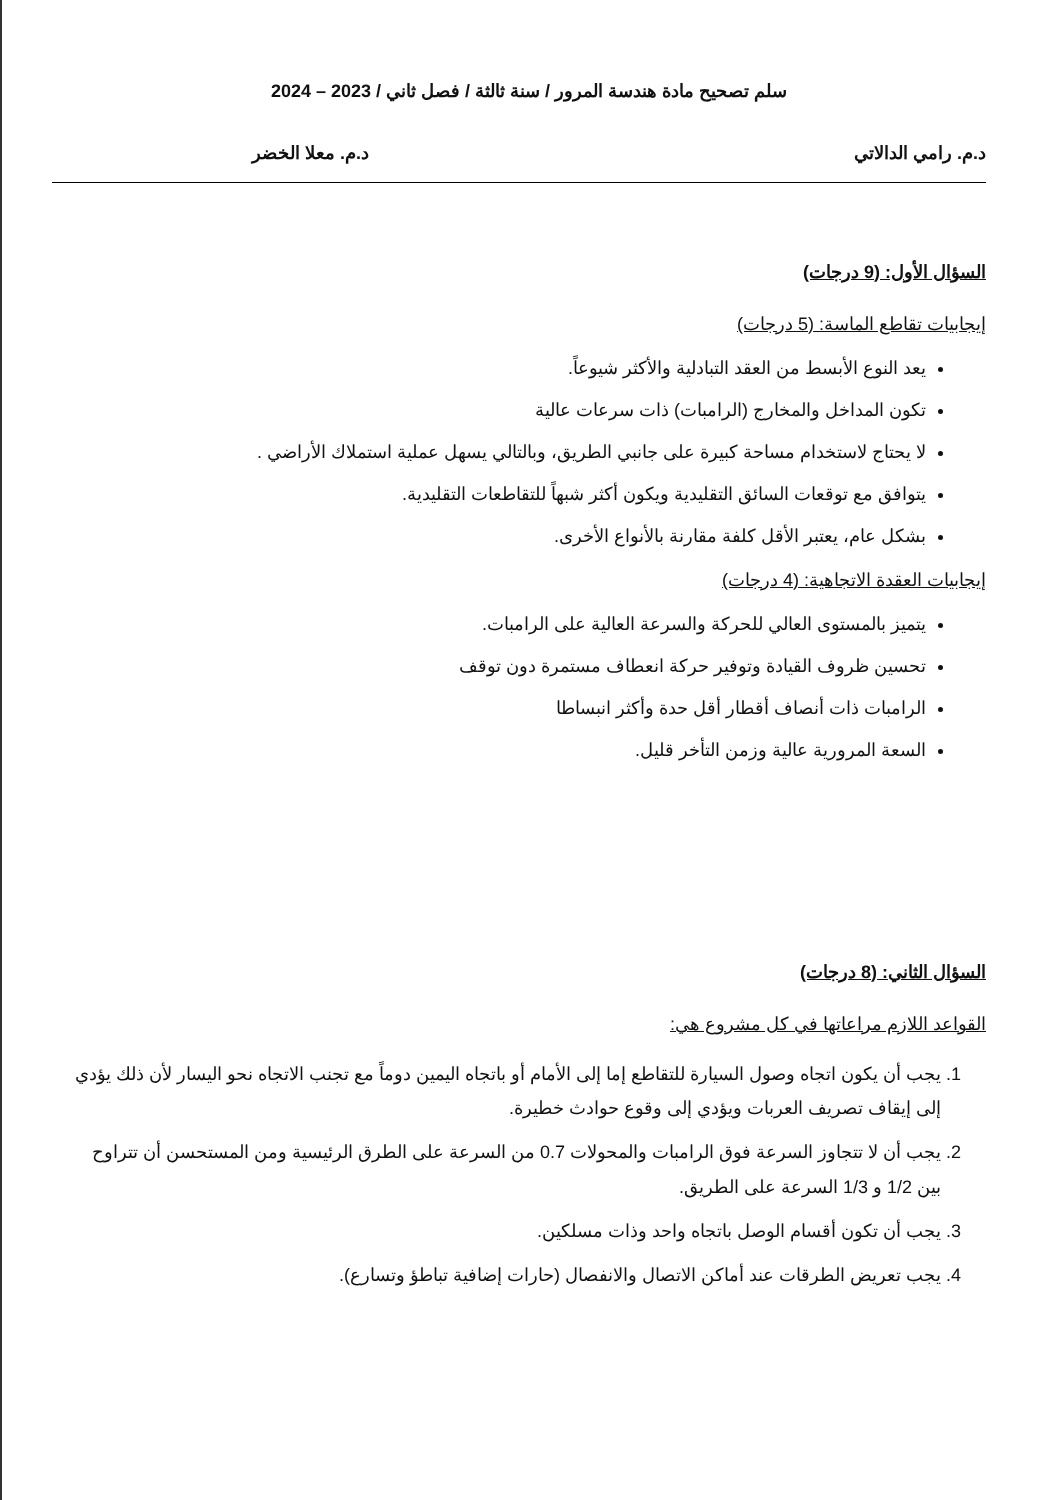سلم تصحيح مادة هندسة المرور / سنة ثالثة / فصل ثاني / 2023 – 2024
د.م. رامي الدالاتي د.م. معلا الخضر
السؤال الأول: (9 درجات)
إيجابيات تقاطع الماسة: (5 درجات)
يعد النوع الأبسط من العقد التبادلية والأكثر شيوعاً.
تكون المداخل والمخارج (الرامبات) ذات سرعات عالية
لا يحتاج لاستخدام مساحة كبيرة على جانبي الطريق، وبالتالي يسهل عملية استملاك الأراضي .
يتوافق مع توقعات السائق التقليدية ويكون أكثر شبهاً للتقاطعات التقليدية.
بشكل عام، يعتبر الأقل كلفة مقارنة بالأنواع الأخرى.
إيجابيات العقدة الاتجاهية: (4 درجات)
يتميز بالمستوى العالي للحركة والسرعة العالية على الرامبات.
تحسين ظروف القيادة وتوفير حركة انعطاف مستمرة دون توقف
الرامبات ذات أنصاف أقطار أقل حدة وأكثر انبساطا
السعة المرورية عالية وزمن التأخر قليل.
السؤال الثاني: (8 درجات)
القواعد اللازم مراعاتها في كل مشروع هي:
1. يجب أن يكون اتجاه وصول السيارة للتقاطع إما إلى الأمام أو باتجاه اليمين دوماً مع تجنب الاتجاه نحو اليسار لأن ذلك يؤدي إلى إيقاف تصريف العربات ويؤدي إلى وقوع حوادث خطيرة.
2. يجب أن لا تتجاوز السرعة فوق الرامبات والمحولات 0.7 من السرعة على الطرق الرئيسية ومن المستحسن أن تتراوح بين 1/2 و 1/3 السرعة على الطريق.
3. يجب أن تكون أقسام الوصل باتجاه واحد وذات مسلكين.
4. يجب تعريض الطرقات عند أماكن الاتصال والانفصال (حارات إضافية تباطؤ وتسارع).